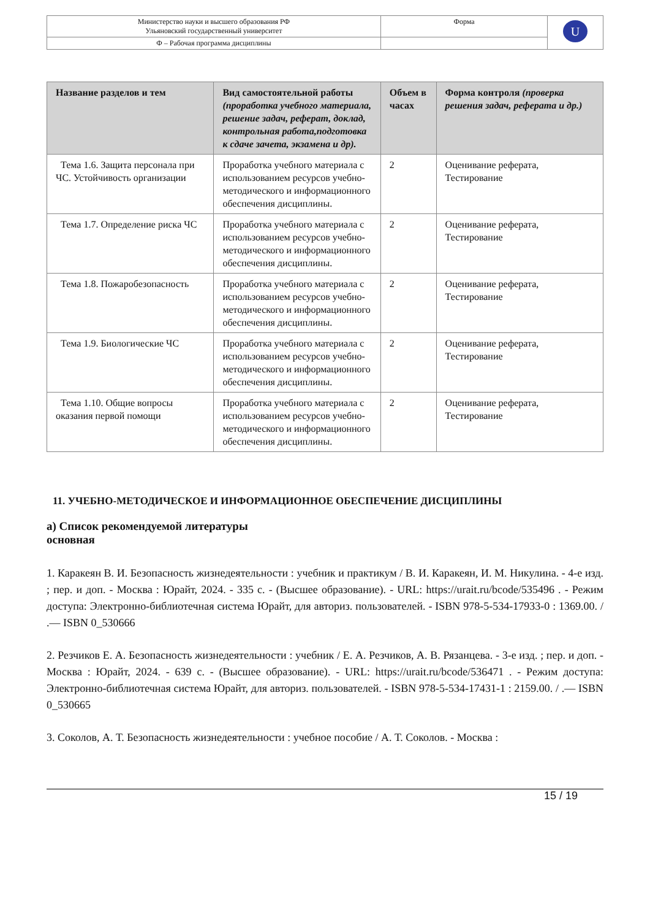| Министерство науки и высшего образования РФ Ульяновский государственный университет | Форма | U |
| Ф – Рабочая программа дисциплины | | |
| Название разделов и тем | Вид самостоятельной работы (проработка учебного материала, решение задач, реферат, доклад, контрольная работа,подготовка к сдаче зачета, экзамена и др). | Объем в часах | Форма контроля (проверка решения задач, реферата и др.) |
| --- | --- | --- | --- |
| Тема 1.6. Защита персонала при ЧС. Устойчивость организации | Проработка учебного материала с использованием ресурсов учебно-методического и информационного обеспечения дисциплины. | 2 | Оценивание реферата, Тестирование |
| Тема 1.7. Определение риска ЧС | Проработка учебного материала с использованием ресурсов учебно-методического и информационного обеспечения дисциплины. | 2 | Оценивание реферата, Тестирование |
| Тема 1.8. Пожаробезопасность | Проработка учебного материала с использованием ресурсов учебно-методического и информационного обеспечения дисциплины. | 2 | Оценивание реферата, Тестирование |
| Тема 1.9. Биологические ЧС | Проработка учебного материала с использованием ресурсов учебно-методического и информационного обеспечения дисциплины. | 2 | Оценивание реферата, Тестирование |
| Тема 1.10. Общие вопросы оказания первой помощи | Проработка учебного материала с использованием ресурсов учебно-методического и информационного обеспечения дисциплины. | 2 | Оценивание реферата, Тестирование |
11. УЧЕБНО-МЕТОДИЧЕСКОЕ И ИНФОРМАЦИОННОЕ ОБЕСПЕЧЕНИЕ ДИСЦИПЛИНЫ
а) Список рекомендуемой литературы
основная
1. Каракеян В. И. Безопасность жизнедеятельности : учебник и практикум / В. И. Каракеян, И. М. Никулина. - 4-е изд. ; пер. и доп. - Москва : Юрайт, 2024. - 335 с. - (Высшее образование). - URL: https://urait.ru/bcode/535496 . - Режим доступа: Электронно-библиотечная система Юрайт, для авториз. пользователей. - ISBN 978-5-534-17933-0 : 1369.00. / .— ISBN 0_530666
2. Резчиков Е. А. Безопасность жизнедеятельности : учебник / Е. А. Резчиков, А. В. Рязанцева. - 3-е изд. ; пер. и доп. - Москва : Юрайт, 2024. - 639 с. - (Высшее образование). - URL: https://urait.ru/bcode/536471 . - Режим доступа: Электронно-библиотечная система Юрайт, для авториз. пользователей. - ISBN 978-5-534-17431-1 : 2159.00. / .— ISBN 0_530665
3. Соколов, А. Т. Безопасность жизнедеятельности : учебное пособие / А. Т. Соколов. - Москва :
15 / 19